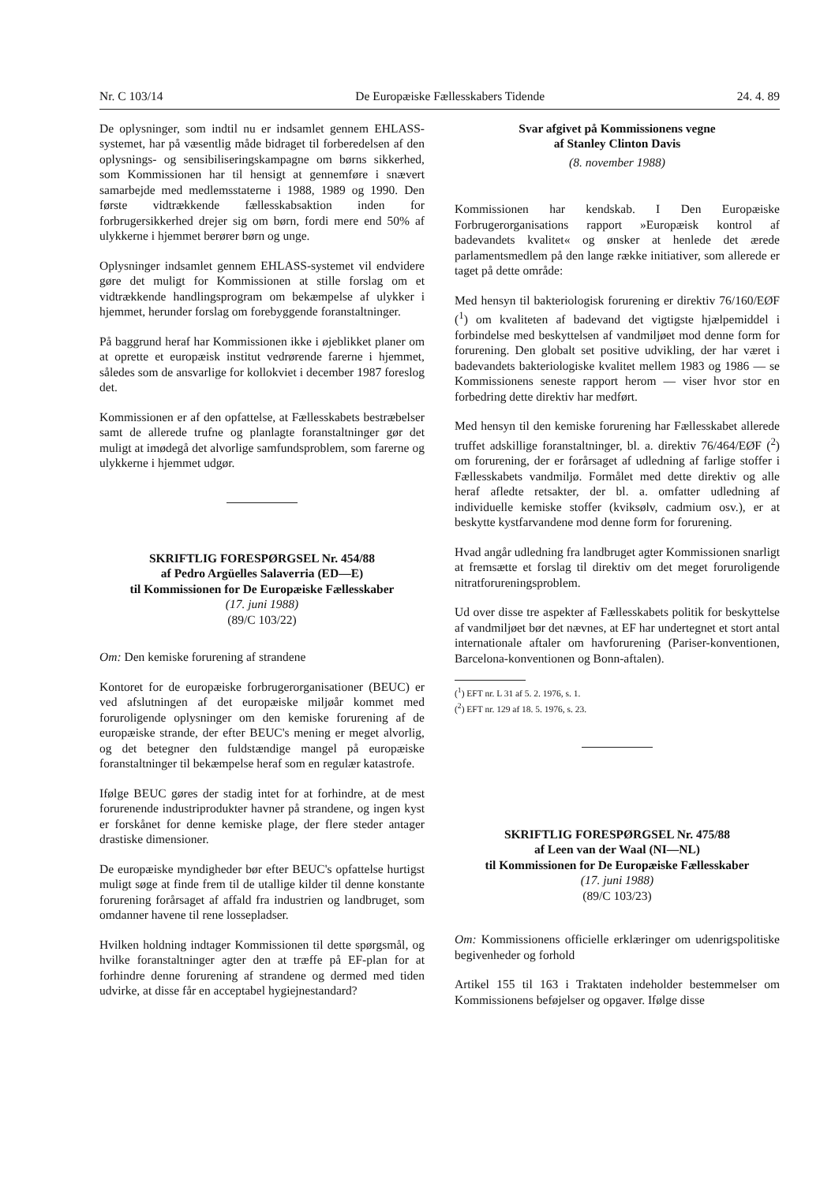Nr. C 103/14 De Europæiske Fællesskabers Tidende 24. 4. 89
De oplysninger, som indtil nu er indsamlet gennem EHLASS-systemet, har på væsentlig måde bidraget til forberedelsen af den oplysnings- og sensibiliseringskampagne om børns sikkerhed, som Kommissionen har til hensigt at gennemføre i snævert samarbejde med medlemsstaterne i 1988, 1989 og 1990. Den første vidtrækkende fællesskabsaktion inden for forbrugersikkerhed drejer sig om børn, fordi mere end 50% af ulykkerne i hjemmet berører børn og unge.
Oplysninger indsamlet gennem EHLASS-systemet vil endvidere gøre det muligt for Kommissionen at stille forslag om et vidtrækkende handlingsprogram om bekæmpelse af ulykker i hjemmet, herunder forslag om forebyggende foranstaltninger.
På baggrund heraf har Kommissionen ikke i øjeblikket planer om at oprette et europæisk institut vedrørende farerne i hjemmet, således som de ansvarlige for kollokviet i december 1987 foreslog det.
Kommissionen er af den opfattelse, at Fællesskabets bestræbelser samt de allerede trufne og planlagte foranstaltninger gør det muligt at imødegå det alvorlige samfundsproblem, som farerne og ulykkerne i hjemmet udgør.
SKRIFTLIG FORESPØRGSEL Nr. 454/88
af Pedro Argüelles Salaverria (ED—E)
til Kommissionen for De Europæiske Fællesskaber
(17. juni 1988)
(89/C 103/22)
Om: Den kemiske forurening af strandene
Kontoret for de europæiske forbrugerorganisationer (BEUC) er ved afslutningen af det europæiske miljøår kommet med foruroligende oplysninger om den kemiske forurening af de europæiske strande, der efter BEUC's mening er meget alvorlig, og det betegner den fuldstændige mangel på europæiske foranstaltninger til bekæmpelse heraf som en regulær katastrofe.
Ifølge BEUC gøres der stadig intet for at forhindre, at de mest forurenende industriprodukter havner på strandene, og ingen kyst er forskånet for denne kemiske plage, der flere steder antager drastiske dimensioner.
De europæiske myndigheder bør efter BEUC's opfattelse hurtigst muligt søge at finde frem til de utallige kilder til denne konstante forurening forårsaget af affald fra industrien og landbruget, som omdanner havene til rene lossepladser.
Hvilken holdning indtager Kommissionen til dette spørgsmål, og hvilke foranstaltninger agter den at træffe på EF-plan for at forhindre denne forurening af strandene og dermed med tiden udvirke, at disse får en acceptabel hygiejnestandard?
Svar afgivet på Kommissionens vegne
af Stanley Clinton Davis
(8. november 1988)
Kommissionen har kendskab. I Den Europæiske Forbrugerorganisations rapport »Europæisk kontrol af badevandets kvalitet« og ønsker at henlede det ærede parlamentsmedlem på den lange række initiativer, som allerede er taget på dette område:
Med hensyn til bakteriologisk forurening er direktiv 76/160/EØF (<sup>1</sup>) om kvaliteten af badevand det vigtigste hjælpemiddel i forbindelse med beskyttelsen af vandmiljøet mod denne form for forurening. Den globalt set positive udvikling, der har været i badevandets bakteriologiske kvalitet mellem 1983 og 1986 — se Kommissionens seneste rapport herom — viser hvor stor en forbedring dette direktiv har medført.
Med hensyn til den kemiske forurening har Fællesskabet allerede truffet adskillige foranstaltninger, bl. a. direktiv 76/464/EØF (<sup>2</sup>) om forurening, der er forårsaget af udledning af farlige stoffer i Fællesskabets vandmiljø. Formålet med dette direktiv og alle heraf afledte retsakter, der bl. a. omfatter udledning af individuelle kemiske stoffer (kviksølv, cadmium osv.), er at beskytte kystfarvandene mod denne form for forurening.
Hvad angår udledning fra landbruget agter Kommissionen snarligt at fremsætte et forslag til direktiv om det meget foruroligende nitratforureningsproblem.
Ud over disse tre aspekter af Fællesskabets politik for beskyttelse af vandmiljøet bør det nævnes, at EF har undertegnet et stort antal internationale aftaler om havforurening (Pariser-konventionen, Barcelona-konventionen og Bonn-aftalen).
(<sup>1</sup>) EFT nr. L 31 af 5. 2. 1976, s. 1.
(<sup>2</sup>) EFT nr. 129 af 18. 5. 1976, s. 23.
SKRIFTLIG FORESPØRGSEL Nr. 475/88
af Leen van der Waal (NI—NL)
til Kommissionen for De Europæiske Fællesskaber
(17. juni 1988)
(89/C 103/23)
Om: Kommissionens officielle erklæringer om udenrigspolitiske begivenheder og forhold
Artikel 155 til 163 i Traktaten indeholder bestemmelser om Kommissionens beføjelser og opgaver. Ifølge disse